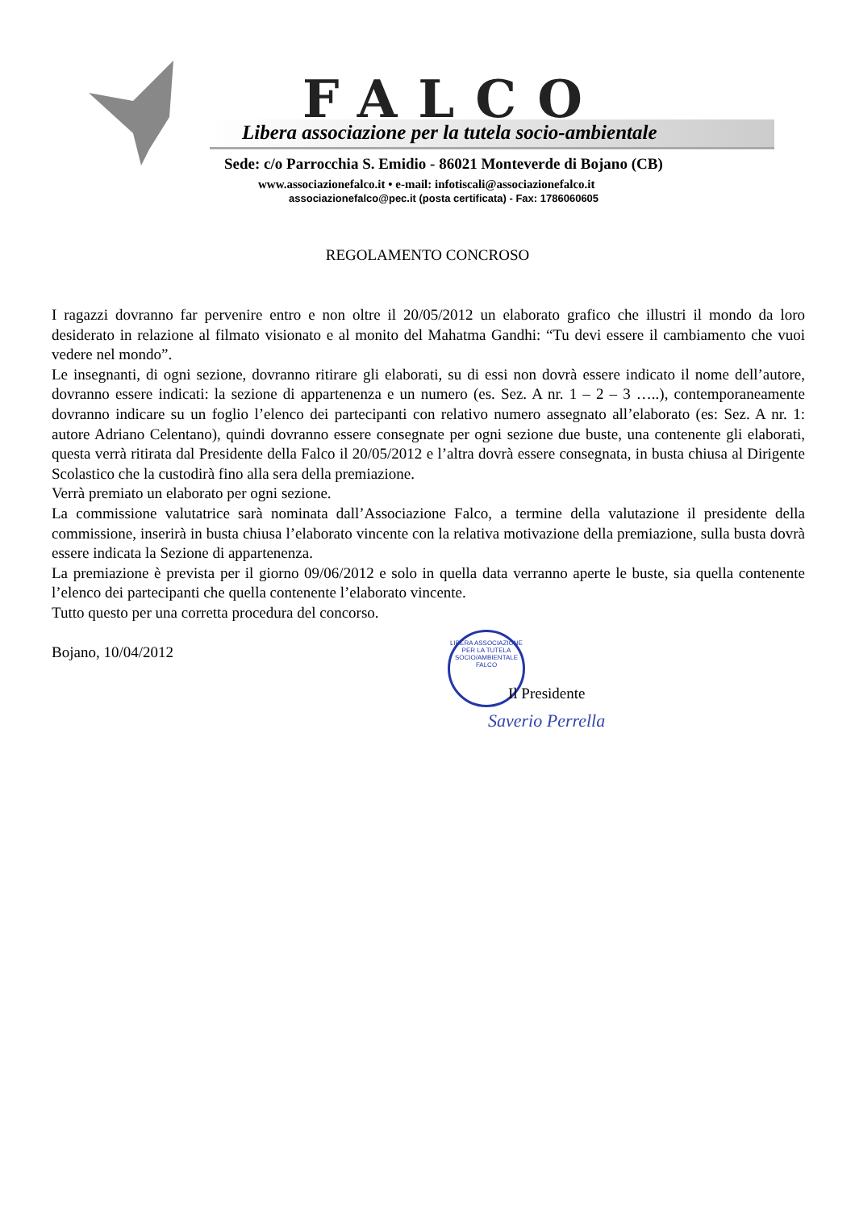FALCO
Libera associazione per la tutela socio-ambientale
Sede: c/o Parrocchia S. Emidio - 86021 Monteverde di Bojano (CB)
www.associazionefalco.it • e-mail: infotiscali@associazionefalco.it
associazionefalco@pec.it (posta certificata) - Fax: 1786060605
REGOLAMENTO CONCROSO
I ragazzi dovranno far pervenire entro e non oltre il 20/05/2012 un elaborato grafico che illustri il mondo da loro desiderato in relazione al filmato visionato e al monito del Mahatma Gandhi: “Tu devi essere il cambiamento che vuoi vedere nel mondo”.
Le insegnanti, di ogni sezione, dovranno ritirare gli elaborati, su di essi non dovrà essere indicato il nome dell’autore, dovranno essere indicati: la sezione di appartenenza e un numero (es. Sez. A nr. 1 – 2 – 3 …..), contemporaneamente dovranno indicare su un foglio l’elenco dei partecipanti con relativo numero assegnato all’elaborato (es: Sez. A nr. 1: autore Adriano Celentano), quindi dovranno essere consegnate per ogni sezione due buste, una contenente gli elaborati, questa verrà ritirata dal Presidente della Falco il 20/05/2012 e l’altra dovrà essere consegnata, in busta chiusa al Dirigente Scolastico che la custodirà fino alla sera della premiazione.
Verrà premiato un elaborato per ogni sezione.
La commissione valutatrice sarà nominata dall’Associazione Falco, a termine della valutazione il presidente della commissione, inserirà in busta chiusa l’elaborato vincente con la relativa motivazione della premiazione, sulla busta dovrà essere indicata la Sezione di appartenenza.
La premiazione è prevista per il giorno 09/06/2012 e solo in quella data verranno aperte le buste, sia quella contenente l’elenco dei partecipanti che quella contenente l’elaborato vincente.
Tutto questo per una corretta procedura del concorso.
Bojano, 10/04/2012
LIBERA ASSOCIAZIONE PER LA TUTELA SOCIO/AMBIENTALE
FALCO
Il Presidente
Saverio Perrella